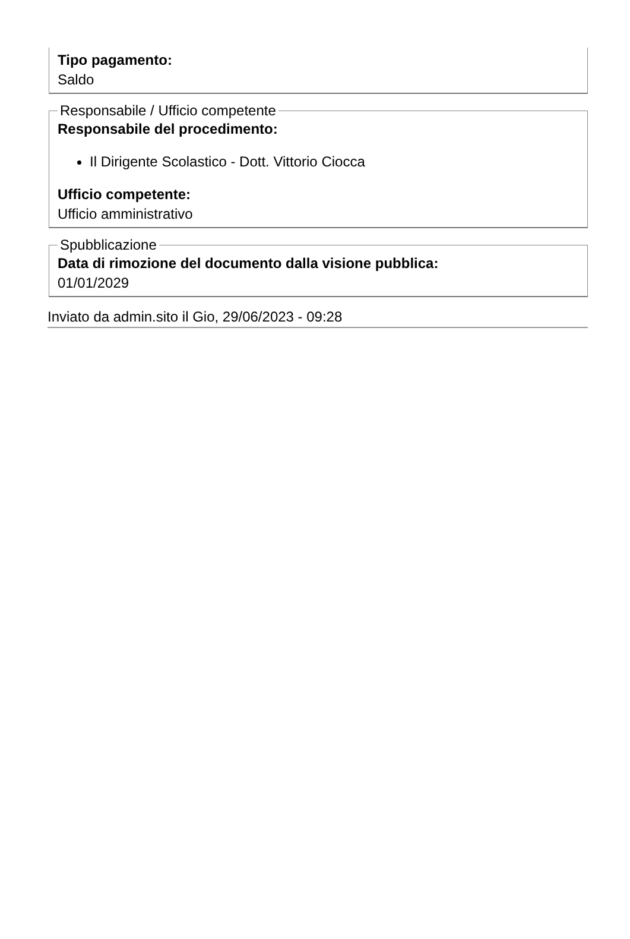Tipo pagamento:
Saldo
Responsabile / Ufficio competente
Responsabile del procedimento:
Il Dirigente Scolastico - Dott. Vittorio Ciocca
Ufficio competente:
Ufficio amministrativo
Spubblicazione
Data di rimozione del documento dalla visione pubblica:
01/01/2029
Inviato da admin.sito il Gio, 29/06/2023 - 09:28